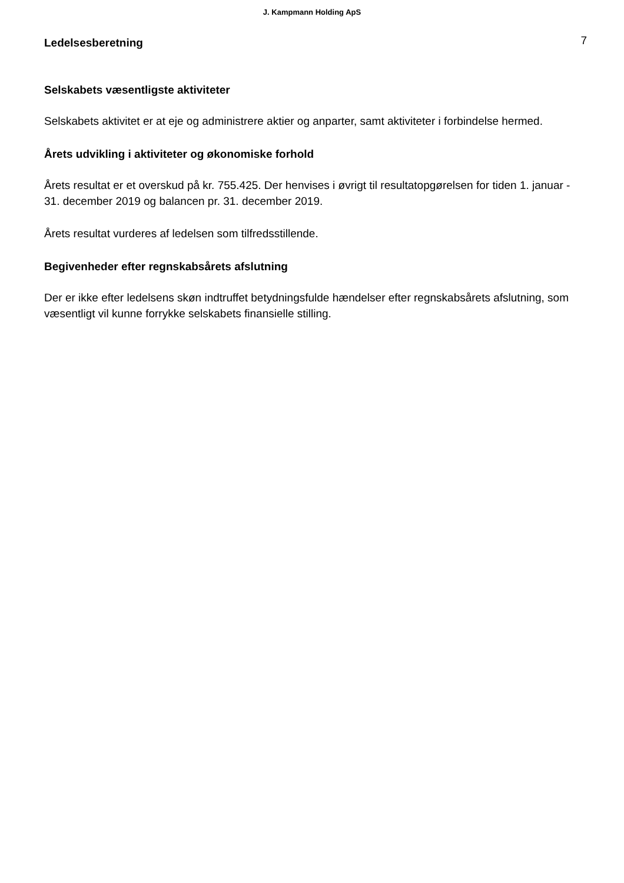J. Kampmann Holding ApS
Ledelsesberetning
7
Selskabets væsentligste aktiviteter
Selskabets aktivitet er at eje og administrere aktier og anparter, samt aktiviteter i forbindelse hermed.
Årets udvikling i aktiviteter og økonomiske forhold
Årets resultat er et overskud på kr. 755.425. Der henvises i øvrigt til resultatopgørelsen for tiden 1. januar - 31. december 2019 og balancen pr. 31. december 2019.
Årets resultat vurderes af ledelsen som tilfredsstillende.
Begivenheder efter regnskabsårets afslutning
Der er ikke efter ledelsens skøn indtruffet betydningsfulde hændelser efter regnskabsårets afslutning, som væsentligt vil kunne forrykke selskabets finansielle stilling.